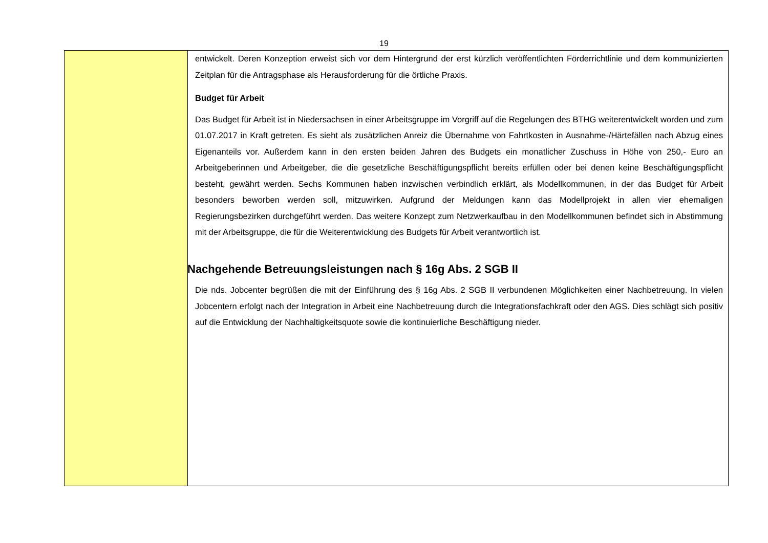19
| | entwickelt. Deren Konzeption erweist sich vor dem Hintergrund der erst kürzlich veröffentlichten Förderrichtlinie und dem kommunizierten Zeitplan für die Antragsphase als Herausforderung für die örtliche Praxis. Budget für Arbeit Das Budget für Arbeit ist in Niedersachsen in einer Arbeitsgruppe im Vorgriff auf die Regelungen des BTHG weiterent­wickelt worden und zum 01.07.2017 in Kraft getreten. Es sieht als zusätzlichen Anreiz die Übernahme von Fahrtkosten in Ausnahme-/Härtefällen nach Abzug eines Eigenanteils vor. Außerdem kann in den ersten beiden Jahren des Budgets ein monatlicher Zuschuss in Höhe von 250,- Euro an Arbeitgeberinnen und Arbeitgeber, die die gesetzliche Beschäfti­gungspflicht bereits erfüllen oder bei denen keine Beschäftigungspflicht besteht, gewährt werden. Sechs Kommunen haben inzwischen verbindlich erklärt, als Modellkommunen, in der das Budget für Arbeit besonders beworben werden soll, mitzuwirken. Aufgrund der Meldungen kann das Modellprojekt in allen vier ehemaligen Regierungsbezirken durch­geführt werden. Das weitere Konzept zum Netzwerkaufbau in den Modellkommunen befindet sich in Abstimmung mit der Arbeitsgruppe, die für die Weiterentwicklung des Budgets für Arbeit verantwortlich ist. Nachgehende Betreuungsleistungen nach § 16g Abs. 2 SGB II Die nds. Jobcenter begrüßen die mit der Einführung des § 16g Abs. 2 SGB II verbundenen Möglichkeiten einer Nach­betreuung. In vielen Jobcentern erfolgt nach der Integration in Arbeit eine Nachbetreuung durch die Integrationsfachkraft oder den AGS. Dies schlägt sich positiv auf die Entwicklung der Nachhaltigkeitsquote sowie die kontinuierliche Beschäf­tigung nieder. |